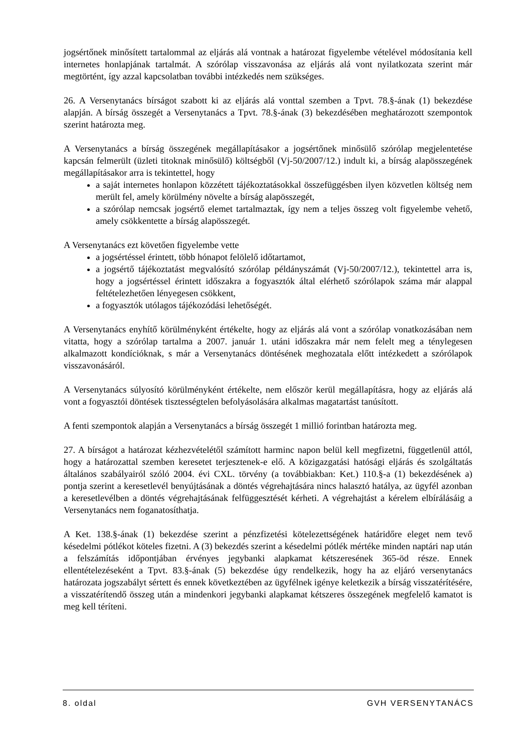jogsértőnek minősített tartalommal az eljárás alá vontnak a határozat figyelembe vételével módosítania kell internetes honlapjának tartalmát. A szórólap visszavonása az eljárás alá vont nyilatkozata szerint már megtörtént, így azzal kapcsolatban további intézkedés nem szükséges.
26. A Versenytanács bírságot szabott ki az eljárás alá vonttal szemben a Tpvt. 78.§-ának (1) bekezdése alapján. A bírság összegét a Versenytanács a Tpvt. 78.§-ának (3) bekezdésében meghatározott szempontok szerint határozta meg.
A Versenytanács a bírság összegének megállapításakor a jogsértőnek minősülő szórólap megjelentetése kapcsán felmerült (üzleti titoknak minősülő) költségből (Vj-50/2007/12.) indult ki, a bírság alapösszegének megállapításakor arra is tekintettel, hogy
a saját internetes honlapon közzétett tájékoztatásokkal összefüggésben ilyen közvetlen költség nem merült fel, amely körülmény növelte a bírság alapösszegét,
a szórólap nemcsak jogsértő elemet tartalmaztak, így nem a teljes összeg volt figyelembe vehető, amely csökkentette a bírság alapösszegét.
A Versenytanács ezt követően figyelembe vette
a jogsértéssel érintett, több hónapot felölelő időtartamot,
a jogsértő tájékoztatást megvalósító szórólap példányszámát (Vj-50/2007/12.), tekintettel arra is, hogy a jogsértéssel érintett időszakra a fogyasztók által elérhető szórólapok száma már alappal feltételezhetően lényegesen csökkent,
a fogyasztók utólagos tájékozódási lehetőségét.
A Versenytanács enyhítő körülményként értékelte, hogy az eljárás alá vont a szórólap vonatkozásában nem vitatta, hogy a szórólap tartalma a 2007. január 1. utáni időszakra már nem felelt meg a ténylegesen alkalmazott kondícióknak, s már a Versenytanács döntésének meghozatala előtt intézkedett a szórólapok visszavonásáról.
A Versenytanács súlyosító körülményként értékelte, nem először kerül megállapításra, hogy az eljárás alá vont a fogyasztói döntések tisztességtelen befolyásolására alkalmas magatartást tanúsított.
A fenti szempontok alapján a Versenytanács a bírság összegét 1 millió forintban határozta meg.
27. A bírságot a határozat kézhezvételétől számított harminc napon belül kell megfizetni, függetlenül attól, hogy a határozattal szemben keresetet terjesztenek-e elő. A közigazgatási hatósági eljárás és szolgáltatás általános szabályairól szóló 2004. évi CXL. törvény (a továbbiakban: Ket.) 110.§-a (1) bekezdésének a) pontja szerint a keresetlevél benyújtásának a döntés végrehajtására nincs halasztó hatálya, az ügyfél azonban a keresetlevélben a döntés végrehajtásának felfüggesztését kérheti. A végrehajtást a kérelem elbírálásáig a Versenytanács nem foganatosíthatja.
A Ket. 138.§-ának (1) bekezdése szerint a pénzfizetési kötelezettségének határidőre eleget nem tevő késedelmi pótlékot köteles fizetni. A (3) bekezdés szerint a késedelmi pótlék mértéke minden naptári nap után a felszámítás időpontjában érvényes jegybanki alapkamat kétszeresének 365-öd része. Ennek ellentételezéseként a Tpvt. 83.§-ának (5) bekezdése úgy rendelkezik, hogy ha az eljáró versenytanács határozata jogszabályt sértett és ennek következtében az ügyfélnek igénye keletkezik a bírság visszatérítésére, a visszatérítendő összeg után a mindenkori jegybanki alapkamat kétszeres összegének megfelelő kamatot is meg kell téríteni.
8. oldal GVH VERSENYTANÁCS